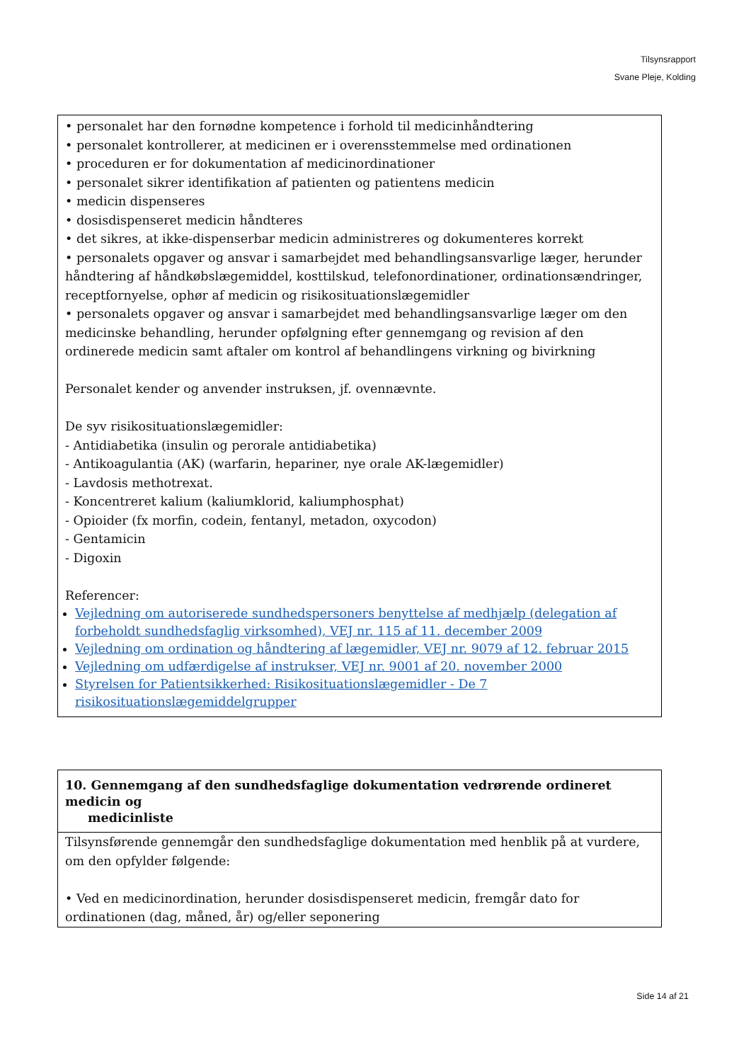Tilsynsrapport
Svane Pleje, Kolding
• personalet har den fornødne kompetence i forhold til medicinhåndtering
• personalet kontrollerer, at medicinen er i overensstemmelse med ordinationen
• proceduren er for dokumentation af medicinordinationer
• personalet sikrer identifikation af patienten og patientens medicin
• medicin dispenseres
• dosisdispenseret medicin håndteres
• det sikres, at ikke-dispenserbar medicin administreres og dokumenteres korrekt
• personalets opgaver og ansvar i samarbejdet med behandlingsansvarlige læger, herunder håndtering af håndkøbslægemiddel, kosttilskud, telefonordinationer, ordinationsændringer, receptfornyelse, ophør af medicin og risikosituationslægemidler
• personalets opgaver og ansvar i samarbejdet med behandlingsansvarlige læger om den medicinske behandling, herunder opfølgning efter gennemgang og revision af den ordinerede medicin samt aftaler om kontrol af behandlingens virkning og bivirkning
Personalet kender og anvender instruksen, jf. ovennævnte.
De syv risikosituationslægemidler:
- Antidiabetika (insulin og perorale antidiabetika)
- Antikoagulantia (AK) (warfarin, hepariner, nye orale AK-lægemidler)
- Lavdosis methotrexat.
- Koncentreret kalium (kaliumklorid, kaliumphosphat)
- Opioider (fx morfin, codein, fentanyl, metadon, oxycodon)
- Gentamicin
- Digoxin
Referencer:
Vejledning om autoriserede sundhedspersoners benyttelse af medhjælp (delegation af forbeholdt sundhedsfaglig virksomhed), VEJ nr. 115 af 11. december 2009
Vejledning om ordination og håndtering af lægemidler, VEJ nr. 9079 af 12. februar 2015
Vejledning om udfærdigelse af instrukser, VEJ nr. 9001 af 20. november 2000
Styrelsen for Patientsikkerhed: Risikosituationslægemidler - De 7 risikosituationslægemiddelgrupper
10. Gennemgang af den sundhedsfaglige dokumentation vedrørende ordineret medicin og
medicinliste
Tilsynsførende gennemgår den sundhedsfaglige dokumentation med henblik på at vurdere, om den opfylder følgende:
• Ved en medicinordination, herunder dosisdispenseret medicin, fremgår dato for ordinationen (dag, måned, år) og/eller seponering
Side 14 af 21